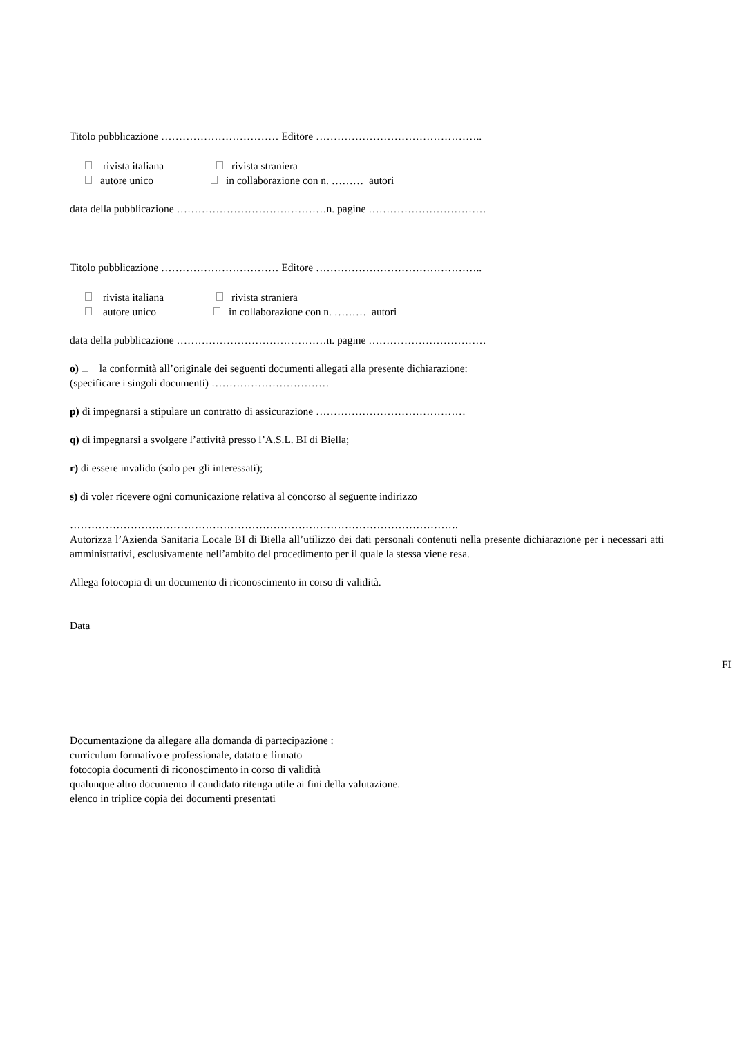Titolo pubblicazione …………………………… Editore ………………………………………..
rivista italiana rivista straniera
autore unico in collaborazione con n. ……… autori
data della pubblicazione ……………………………………n. pagine ……………………………
Titolo pubblicazione …………………………… Editore ………………………………………..
rivista italiana rivista straniera
autore unico in collaborazione con n. ……… autori
data della pubblicazione ……………………………………n. pagine ……………………………
o) la conformità all’originale dei seguenti documenti allegati alla presente dichiarazione:
(specificare i singoli documenti) ……………………………
p) di impegnarsi a stipulare un contratto di assicurazione ……………………………………
q) di impegnarsi a svolgere l’attività presso l’A.S.L. BI di Biella;
r) di essere invalido (solo per gli interessati);
s) di voler ricevere ogni comunicazione relativa al concorso al seguente indirizzo
……………………………………………………………………………………………….
Autorizza l’Azienda Sanitaria Locale BI di Biella all’utilizzo dei dati personali contenuti nella presente dichiarazione per i necessari atti amministrativi, esclusivamente nell’ambito del procedimento per il quale la stessa viene resa.
Allega fotocopia di un documento di riconoscimento in corso di validità.
Data
Documentazione da allegare alla domanda di partecipazione :
curriculum formativo e professionale, datato e firmato
fotocopia documenti di riconoscimento in corso di validità
qualunque altro documento il candidato ritenga utile ai fini della valutazione.
elenco in triplice copia dei documenti presentati
FI